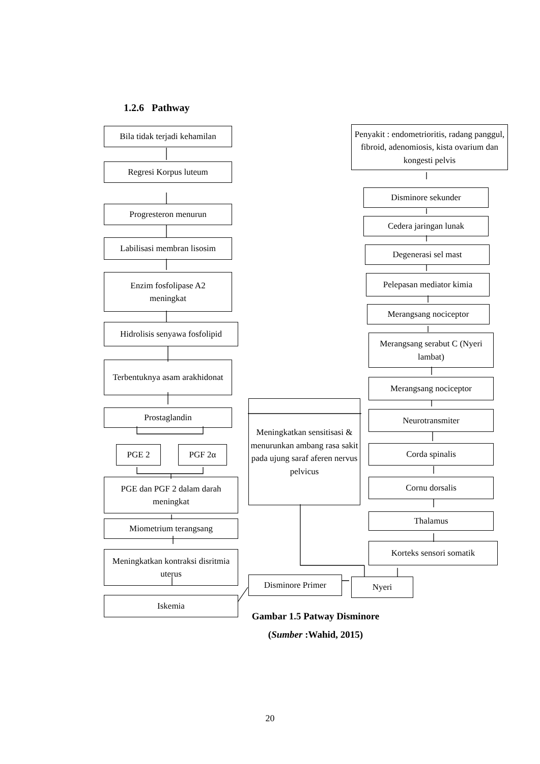1.2.6 Pathway
Bila tidak terjadi kehamilan
Regresi Korpus luteum
Progresteron menurun
Labilisasi membran lisosim
Enzim fosfolipase A2
meningkat
Hidrolisis senyawa fosfolipid
Terbentuknya asam arakhidonat
Prostaglandin
PGE 2 PGF 2α
PGE dan PGF 2 dalam darah meningkat
Miometrium terangsang
Meningkatkan kontraksi disritmia uterus
Iskemia
Meningkatkan sensitisasi & menurunkan ambang rasa sakit pada ujung saraf aferen nervus pelvicus
Disminore Primer Nyeri
Penyakit : endometrioritis, radang panggul, fibroid, adenomiosis, kista ovarium dan kongesti pelvis
Disminore sekunder
Cedera jaringan lunak
Degenerasi sel mast
Pelepasan mediator kimia
Merangsang nociceptor
Merangsang serabut C (Nyeri lambat)
Merangsang nociceptor
Neurotransmiter
Corda spinalis
Cornu dorsalis
Thalamus
Korteks sensori somatik
Gambar 1.5 Patway Disminore
(Sumber :Wahid, 2015)
20